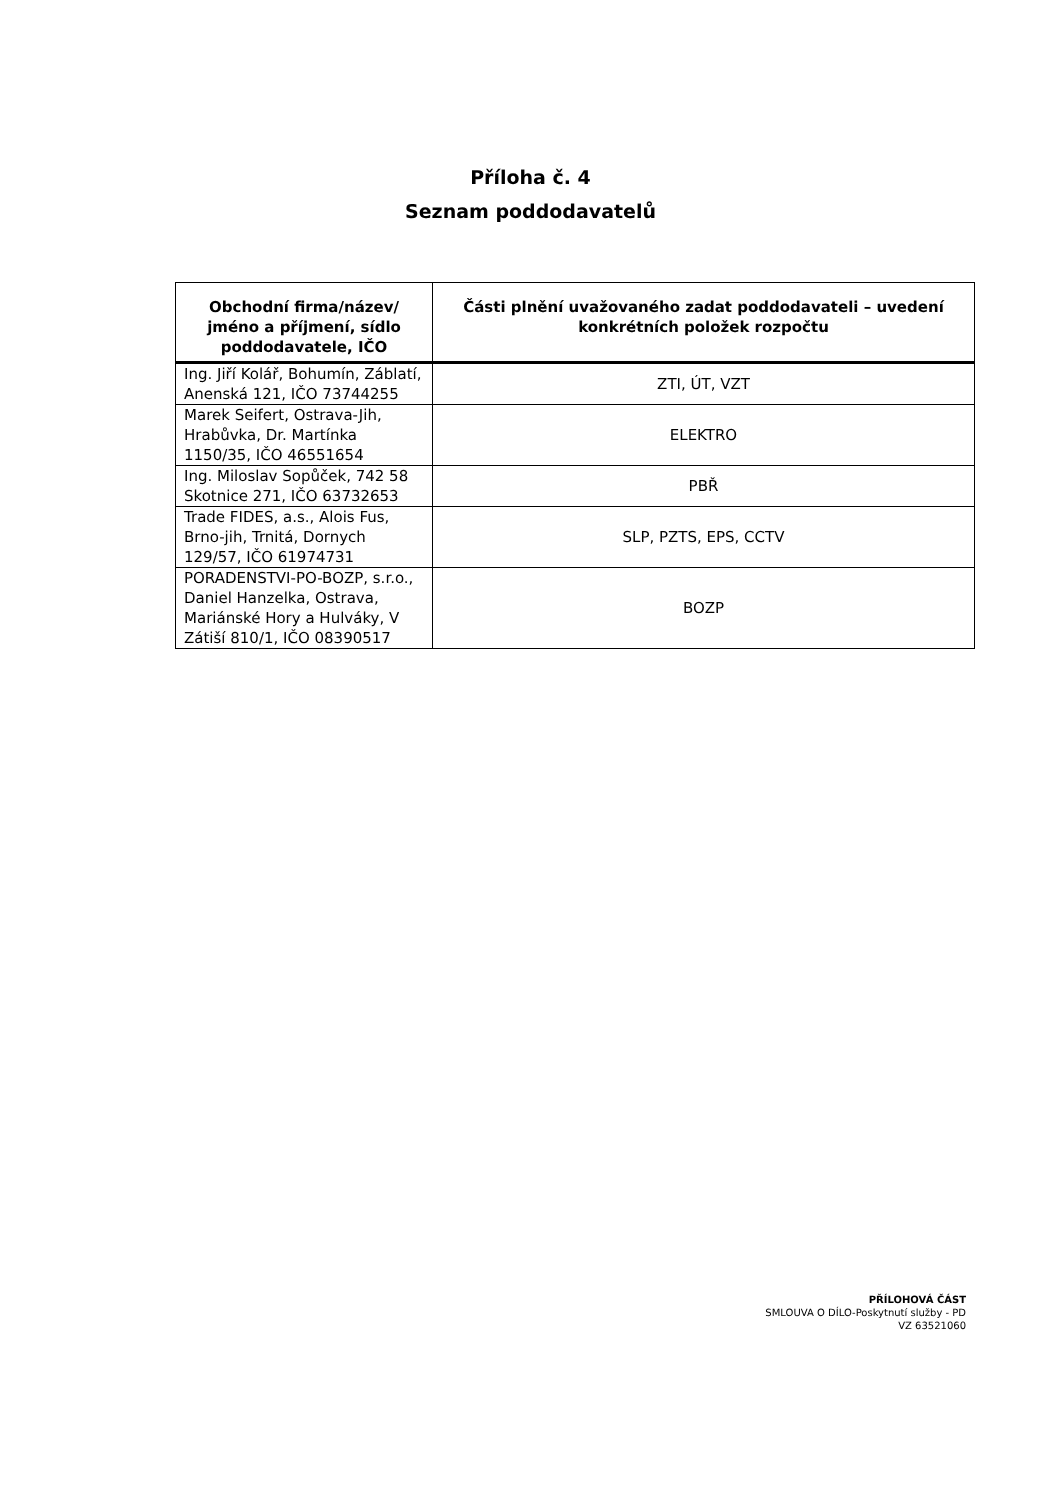Příloha č. 4
Seznam poddodavatelů
| Obchodní firma/název/ jméno a příjmení, sídlo poddodavatele, IČO | Části plnění uvažovaného zadat poddodavateli – uvedení konkrétních položek rozpočtu |
| --- | --- |
| Ing. Jiří Kolář, Bohumín, Záblatí, Anenská 121, IČO 73744255 | ZTI, ÚT, VZT |
| Marek Seifert, Ostrava-Jih, Hrabůvka, Dr. Martínka 1150/35, IČO 46551654 | ELEKTRO |
| Ing. Miloslav Sopůček, 742 58 Skotnice 271, IČO 63732653 | PBŘ |
| Trade FIDES, a.s., Alois Fus, Brno-jih, Trnitá, Dornych 129/57, IČO 61974731 | SLP, PZTS, EPS, CCTV |
| PORADENSTVI-PO-BOZP, s.r.o., Daniel Hanzelka, Ostrava, Mariánské Hory a Hulváky, V Zátiší 810/1, IČO 08390517 | BOZP |
PŘÍLOHOVÁ ČÁST
SMLOUVA O DÍLO-Poskytnutí služby - PD
VZ 63521060